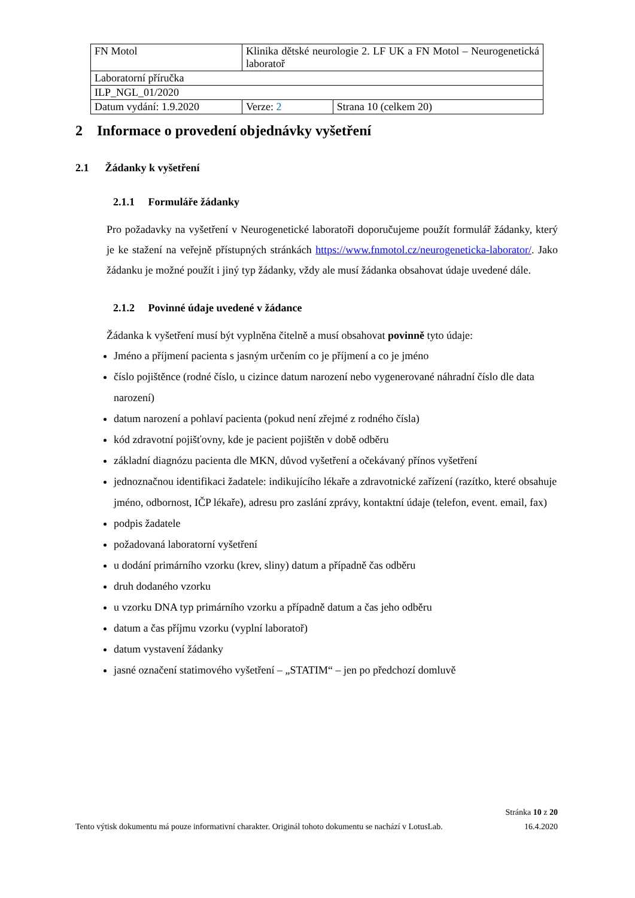| FN Motol | Klinika dětské neurologie 2. LF UK a FN Motol – Neurogenetická laboratoř | |
| Laboratorní příručka | | |
| ILP_NGL_01/2020 | | |
| Datum vydání: 1.9.2020 | Verze: 2 | Strana 10 (celkem 20) |
2 Informace o provedení objednávky vyšetření
2.1 Žádanky k vyšetření
2.1.1 Formuláře žádanky
Pro požadavky na vyšetření v Neurogenetické laboratoři doporučujeme použít formulář žádanky, který je ke stažení na veřejně přístupných stránkách https://www.fnmotol.cz/neurogeneticka-laborator/. Jako žádanku je možné použít i jiný typ žádanky, vždy ale musí žádanka obsahovat údaje uvedené dále.
2.1.2 Povinné údaje uvedené v žádance
Žádanka k vyšetření musí být vyplněna čitelně a musí obsahovat povinně tyto údaje:
Jméno a příjmení pacienta s jasným určením co je příjmení a co je jméno
číslo pojištěnce (rodné číslo, u cizince datum narození nebo vygenerované náhradní číslo dle data narození)
datum narození a pohlaví pacienta (pokud není zřejmé z rodného čísla)
kód zdravotní pojišťovny, kde je pacient pojištěn v době odběru
základní diagnózu pacienta dle MKN, důvod vyšetření a očekávaný přínos vyšetření
jednoznačnou identifikaci žadatele: indikujícího lékaře a zdravotnické zařízení (razítko, které obsahuje jméno, odbornost, IČP lékaře), adresu pro zaslání zprávy, kontaktní údaje (telefon, event. email, fax)
podpis žadatele
požadovaná laboratorní vyšetření
u dodání primárního vzorku (krev, sliny) datum a případně čas odběru
druh dodaného vzorku
u vzorku DNA typ primárního vzorku a případně datum a čas jeho odběru
datum a čas příjmu vzorku (vyplní laboratoř)
datum vystavení žádanky
jasné označení statimového vyšetření – „STATIM“ – jen po předchozí domluvě
Stránka 10 z 20
Tento výtisk dokumentu má pouze informativní charakter. Originál tohoto dokumentu se nachází v LotusLab. 16.4.2020